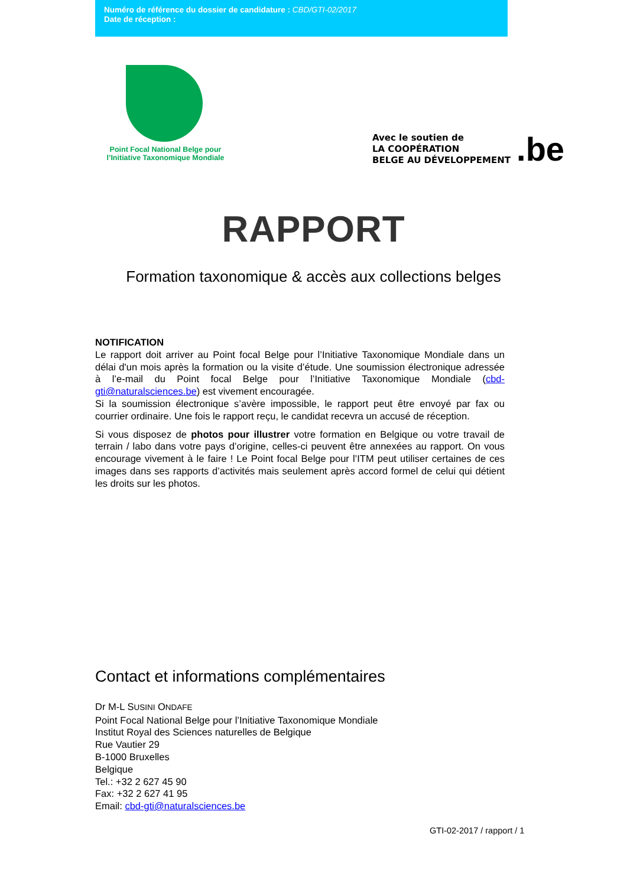Numéro de référence du dossier de candidature : CBD/GTI-02/2017
Date de réception :
Point Focal National Belge pour
l’Initiative Taxonomique Mondiale
Avec le soutien de
LA COOPÉRATION
BELGE AU DÉVELOPPEMENT
.be
RAPPORT
Formation taxonomique & accès aux collections belges
NOTIFICATION
Le rapport doit arriver au Point focal Belge pour l’Initiative Taxonomique Mondiale dans un délai d'un mois après la formation ou la visite d’étude. Une soumission électronique adressée à l’e-mail du Point focal Belge pour l’Initiative Taxonomique Mondiale (cbd-gti@naturalsciences.be) est vivement encouragée.
Si la soumission électronique s’avère impossible, le rapport peut être envoyé par fax ou courrier ordinaire. Une fois le rapport reçu, le candidat recevra un accusé de réception.
Si vous disposez de photos pour illustrer votre formation en Belgique ou votre travail de terrain / labo dans votre pays d’origine, celles-ci peuvent être annexées au rapport. On vous encourage vivement à le faire ! Le Point focal Belge pour l’ITM peut utiliser certaines de ces images dans ses rapports d’activités mais seulement après accord formel de celui qui détient les droits sur les photos.
Contact et informations complémentaires
Dr M-L SUSINI ONDAFE
Point Focal National Belge pour l’Initiative Taxonomique Mondiale
Institut Royal des Sciences naturelles de Belgique
Rue Vautier 29
B-1000 Bruxelles
Belgique
Tel.: +32 2 627 45 90
Fax: +32 2 627 41 95
Email: cbd-gti@naturalsciences.be
GTI-02-2017 / rapport / 1